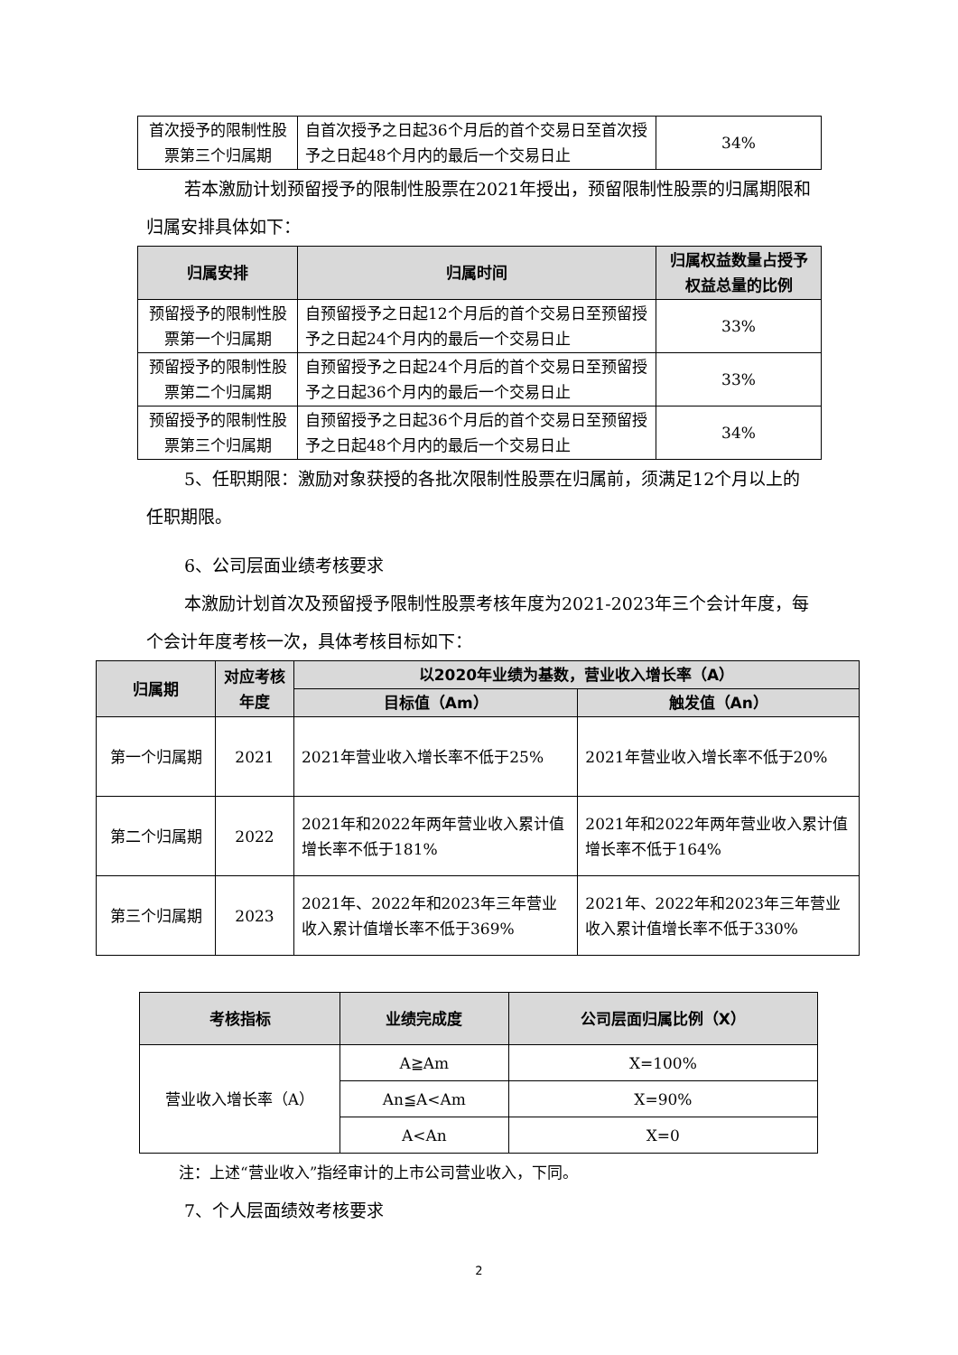| 首次授予的限制性股票第三个归属期 | 自首次授予之日起36个月后的首个交易日至首次授予之日起48个月内的最后一个交易日止 | 34% |
若本激励计划预留授予的限制性股票在2021年授出，预留限制性股票的归属期限和归属安排具体如下：
| 归属安排 | 归属时间 | 归属权益数量占授予权益总量的比例 |
| --- | --- | --- |
| 预留授予的限制性股票第一个归属期 | 自预留授予之日起12个月后的首个交易日至预留授予之日起24个月内的最后一个交易日止 | 33% |
| 预留授予的限制性股票第二个归属期 | 自预留授予之日起24个月后的首个交易日至预留授予之日起36个月内的最后一个交易日止 | 33% |
| 预留授予的限制性股票第三个归属期 | 自预留授予之日起36个月后的首个交易日至预留授予之日起48个月内的最后一个交易日止 | 34% |
5、任职期限：激励对象获授的各批次限制性股票在归属前，须满足12个月以上的任职期限。
6、公司层面业绩考核要求
本激励计划首次及预留授予限制性股票考核年度为2021-2023年三个会计年度，每个会计年度考核一次，具体考核目标如下：
| 归属期 | 对应考核年度 | 以2020年业绩为基数，营业收入增长率（A） | |
| --- | --- | --- | --- |
| | | 目标值（Am） | 触发值（An） |
| 第一个归属期 | 2021 | 2021年营业收入增长率不低于25% | 2021年营业收入增长率不低于20% |
| 第二个归属期 | 2022 | 2021年和2022年两年营业收入累计值增长率不低于181% | 2021年和2022年两年营业收入累计值增长率不低于164% |
| 第三个归属期 | 2023 | 2021年、2022年和2023年三年营业收入累计值增长率不低于369% | 2021年、2022年和2023年三年营业收入累计值增长率不低于330% |
| 考核指标 | 业绩完成度 | 公司层面归属比例（X） |
| --- | --- | --- |
| 营业收入增长率（A） | A≧Am | X=100% |
| | An≦A<Am | X=90% |
| | A<An | X=0 |
注：上述“营业收入”指经审计的上市公司营业收入，下同。
7、个人层面绩效考核要求
2